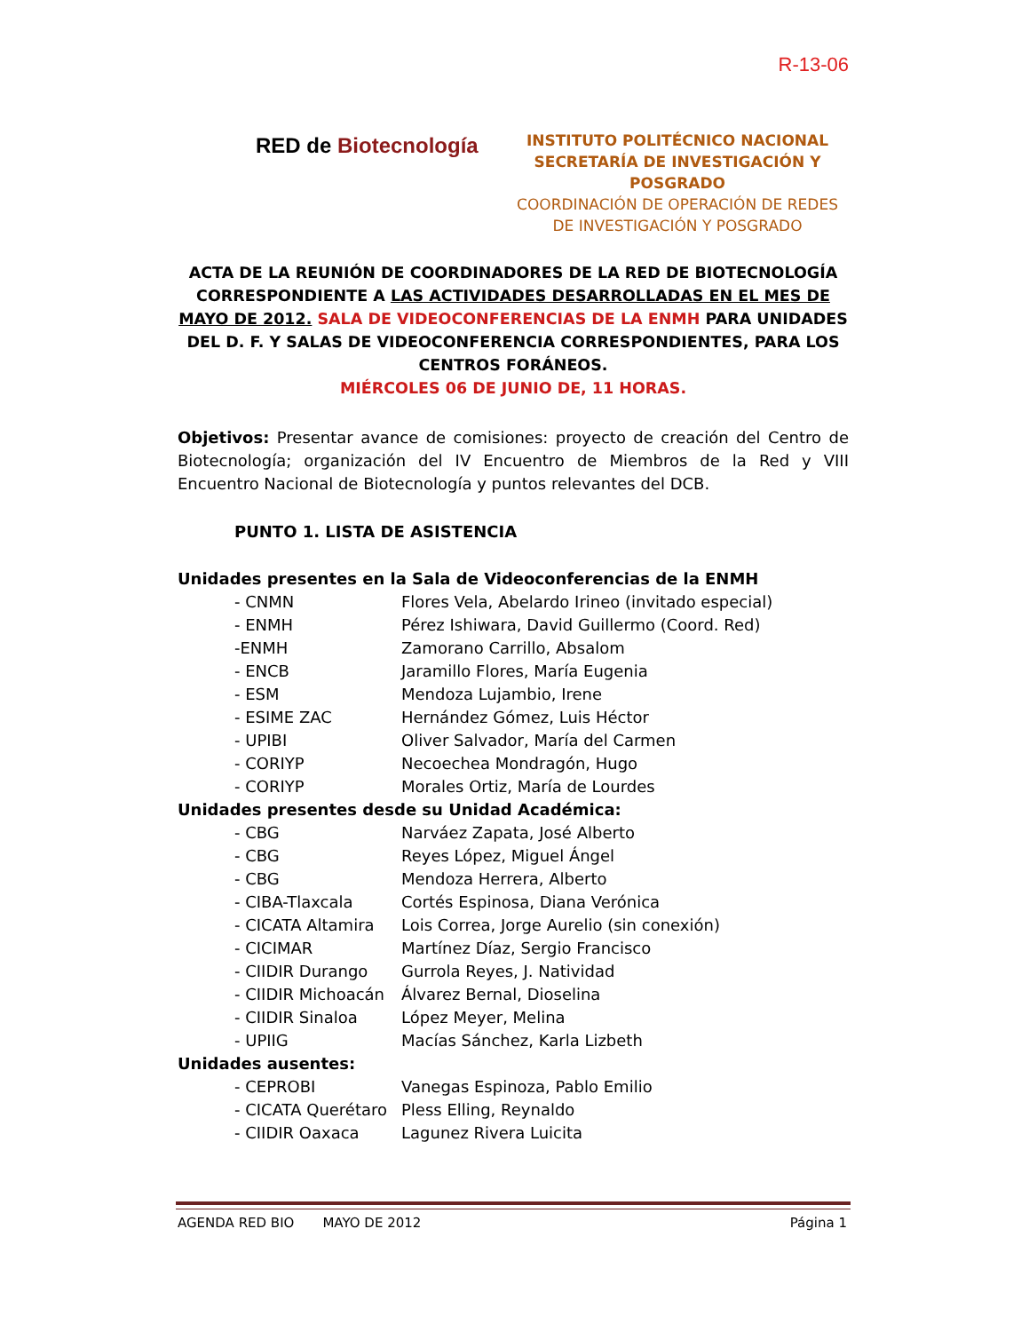R-13-06
RED de Biotecnología
INSTITUTO POLITÉCNICO NACIONAL
SECRETARÍA DE INVESTIGACIÓN Y
POSGRADO
COORDINACIÓN DE OPERACIÓN DE REDES
DE INVESTIGACIÓN Y POSGRADO
ACTA DE LA REUNIÓN DE COORDINADORES DE LA RED DE BIOTECNOLOGÍA CORRESPONDIENTE A LAS ACTIVIDADES DESARROLLADAS EN EL MES DE MAYO DE 2012. SALA DE VIDEOCONFERENCIAS DE LA ENMH PARA UNIDADES DEL D. F. Y SALAS DE VIDEOCONFERENCIA CORRESPONDIENTES, PARA LOS CENTROS FORÁNEOS.
MIÉRCOLES 06 DE JUNIO DE, 11 HORAS.
Objetivos: Presentar avance de comisiones: proyecto de creación del Centro de Biotecnología; organización del IV Encuentro de Miembros de la Red y VIII Encuentro Nacional de Biotecnología y puntos relevantes del DCB.
PUNTO 1. LISTA DE ASISTENCIA
Unidades presentes en la Sala de Videoconferencias de la ENMH
- CNMN Flores Vela, Abelardo Irineo (invitado especial)
- ENMH Pérez Ishiwara, David Guillermo (Coord. Red)
-ENMH Zamorano Carrillo, Absalom
- ENCB Jaramillo Flores, María Eugenia
- ESM Mendoza Lujambio, Irene
- ESIME ZAC Hernández Gómez, Luis Héctor
- UPIBI Oliver Salvador, María del Carmen
- CORIYP Necoechea Mondragón, Hugo
- CORIYP Morales Ortiz, María de Lourdes
Unidades presentes desde su Unidad Académica:
- CBG Narváez Zapata, José Alberto
- CBG Reyes López, Miguel Ángel
- CBG Mendoza Herrera, Alberto
- CIBA-Tlaxcala Cortés Espinosa, Diana Verónica
- CICATA Altamira Lois Correa, Jorge Aurelio (sin conexión)
- CICIMAR Martínez Díaz, Sergio Francisco
- CIIDIR Durango Gurrola Reyes, J. Natividad
- CIIDIR Michoacán Álvarez Bernal, Dioselina
- CIIDIR Sinaloa López Meyer, Melina
- UPIIG Macías Sánchez, Karla Lizbeth
Unidades ausentes:
- CEPROBI Vanegas Espinoza, Pablo Emilio
- CICATA Querétaro Pless Elling, Reynaldo
- CIIDIR Oaxaca Lagunez Rivera Luicita
AGENDA RED BIO MAYO DE 2012 Página 1